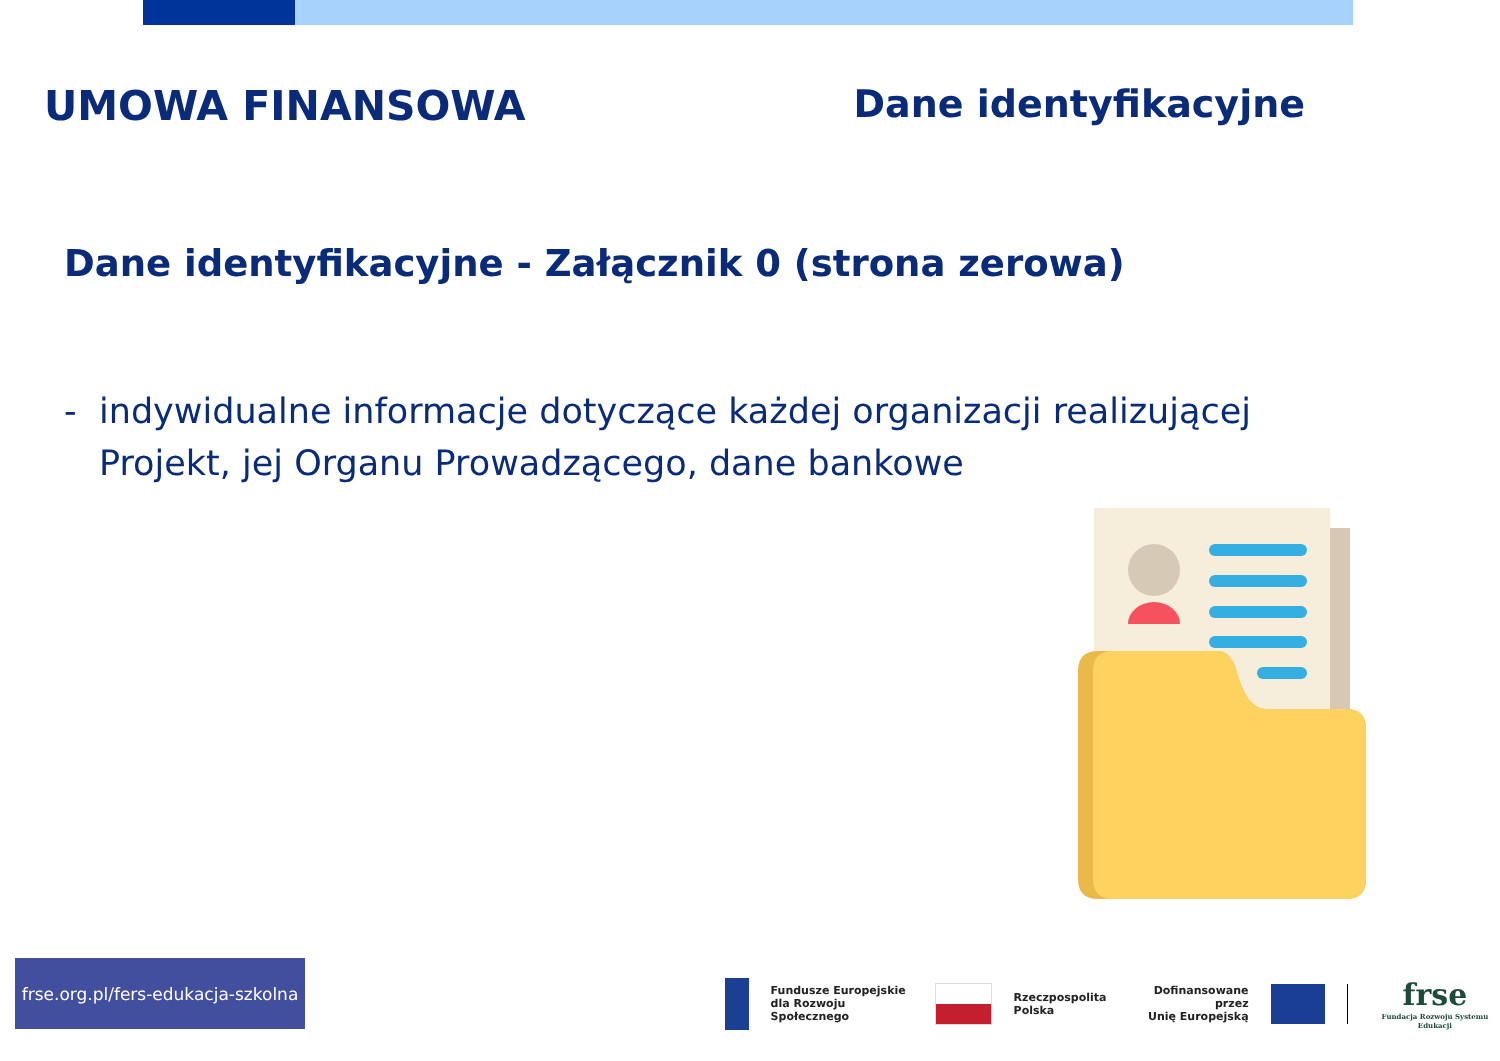UMOWA FINANSOWA Dane identyfikacyjne
Dane identyfikacyjne - Załącznik 0 (strona zerowa)
- indywidualne informacje dotyczące każdej organizacji realizującej Projekt, jej Organu Prowadzącego, dane bankowe
frse.org.pl/fers-edukacja-szkolna
Fundusze Europejskie
dla Rozwoju Społecznego
Rzeczpospolita
Polska
Dofinansowane przez
Unię Europejską
frse
Fundacja Rozwoju Systemu Edukacji